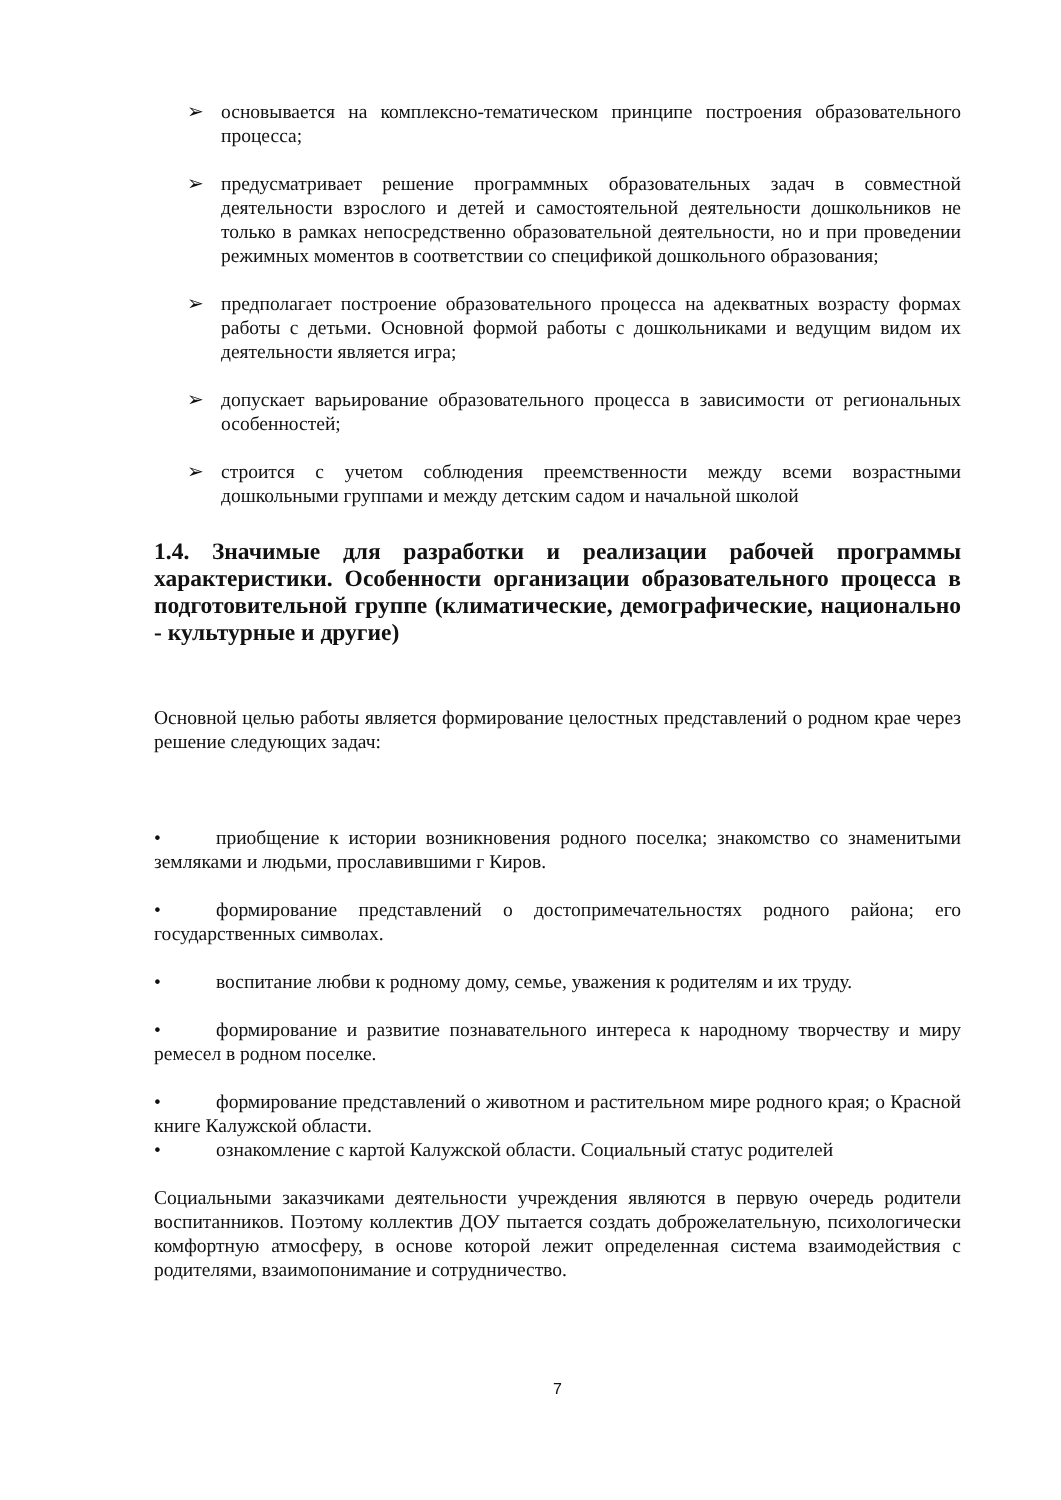➢ основывается на комплексно-тематическом принципе построения образовательного процесса;
➢ предусматривает решение программных образовательных задач в совместной деятельности взрослого и детей и самостоятельной деятельности дошкольников не только в рамках непосредственно образовательной деятельности, но и при проведении режимных моментов в соответствии со спецификой дошкольного образования;
➢ предполагает построение образовательного процесса на адекватных возрасту формах работы с детьми. Основной формой работы с дошкольниками и ведущим видом их деятельности является игра;
➢ допускает варьирование образовательного процесса в зависимости от региональных особенностей;
➢ строится с учетом соблюдения преемственности между всеми возрастными дошкольными группами и между детским садом и начальной школой
1.4. Значимые для разработки и реализации рабочей программы характеристики. Особенности организации образовательного процесса в подготовительной группе (климатические, демографические, национально - культурные и другие)
Основной целью работы является формирование целостных представлений о родном крае через решение следующих задач:
• приобщение к истории возникновения родного поселка; знакомство со знаменитыми земляками и людьми, прославившими г Киров.
• формирование представлений о достопримечательностях родного района; его государственных символах.
• воспитание любви к родному дому, семье, уважения к родителям и их труду.
• формирование и развитие познавательного интереса к народному творчеству и миру ремесел в родном поселке.
• формирование представлений о животном и растительном мире родного края; о Красной книге Калужской области.
• ознакомление с картой Калужской области. Социальный статус родителей
Социальными заказчиками деятельности учреждения являются в первую очередь родители воспитанников. Поэтому коллектив ДОУ пытается создать доброжелательную, психологически комфортную атмосферу, в основе которой лежит определенная система взаимодействия с родителями, взаимопонимание и сотрудничество.
7